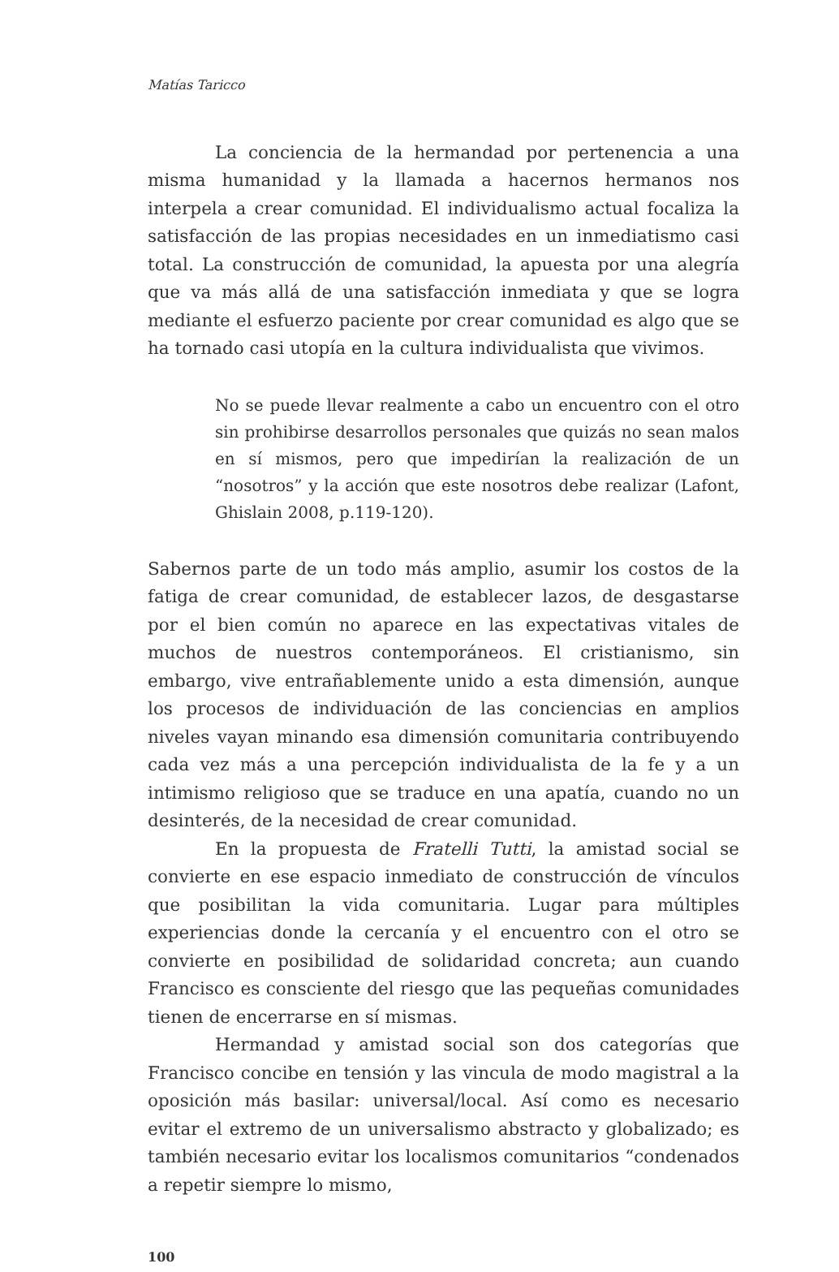Matías Taricco
La conciencia de la hermandad por pertenencia a una misma humanidad y la llamada a hacernos hermanos nos interpela a crear comunidad. El individualismo actual focaliza la satisfacción de las propias necesidades en un inmediatismo casi total. La construcción de comunidad, la apuesta por una alegría que va más allá de una satisfacción inmediata y que se logra mediante el esfuerzo paciente por crear comunidad es algo que se ha tornado casi utopía en la cultura individualista que vivimos.
No se puede llevar realmente a cabo un encuentro con el otro sin prohibirse desarrollos personales que quizás no sean malos en sí mismos, pero que impedirían la realización de un “nosotros” y la acción que este nosotros debe realizar (Lafont, Ghislain 2008, p.119-120).
Sabernos parte de un todo más amplio, asumir los costos de la fatiga de crear comunidad, de establecer lazos, de desgastarse por el bien común no aparece en las expectativas vitales de muchos de nuestros contemporáneos. El cristianismo, sin embargo, vive entrañablemente unido a esta dimensión, aunque los procesos de individuación de las conciencias en amplios niveles vayan minando esa dimensión comunitaria contribuyendo cada vez más a una percepción individualista de la fe y a un intimismo religioso que se traduce en una apatía, cuando no un desinterés, de la necesidad de crear comunidad.
En la propuesta de Fratelli Tutti, la amistad social se convierte en ese espacio inmediato de construcción de vínculos que posibilitan la vida comunitaria. Lugar para múltiples experiencias donde la cercanía y el encuentro con el otro se convierte en posibilidad de solidaridad concreta; aun cuando Francisco es consciente del riesgo que las pequeñas comunidades tienen de encerrarse en sí mismas.
Hermandad y amistad social son dos categorías que Francisco concibe en tensión y las vincula de modo magistral a la oposición más basilar: universal/local. Así como es necesario evitar el extremo de un universalismo abstracto y globalizado; es también necesario evitar los localismos comunitarios “condenados a repetir siempre lo mismo,
100